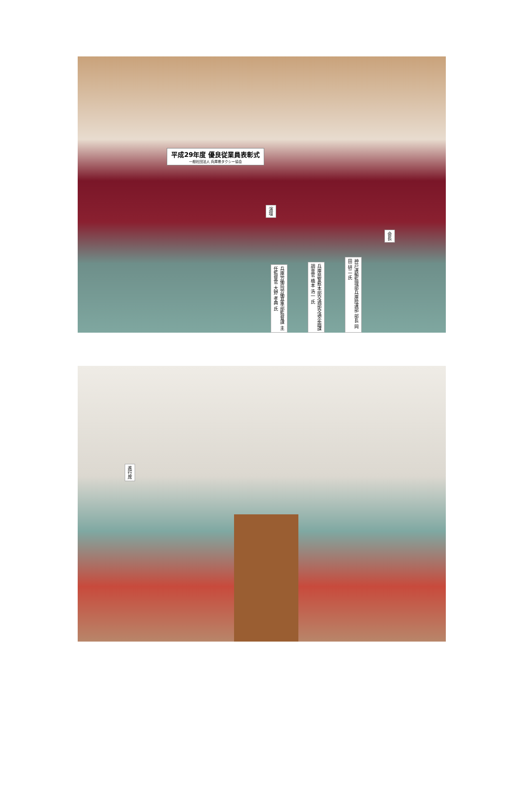平成29年度 優良従業員表彰式
一般社団法人 兵庫県タクシー協会
演壇
会長
兵庫労働局労働基準部監督課 主任監督官 大野 孝典 氏
兵庫県警察本部交通部交通企画課 調査官 橋本 浩一 氏
神戸運輸監理部兵庫陸運部 部長 岡田 研二 氏
進行席